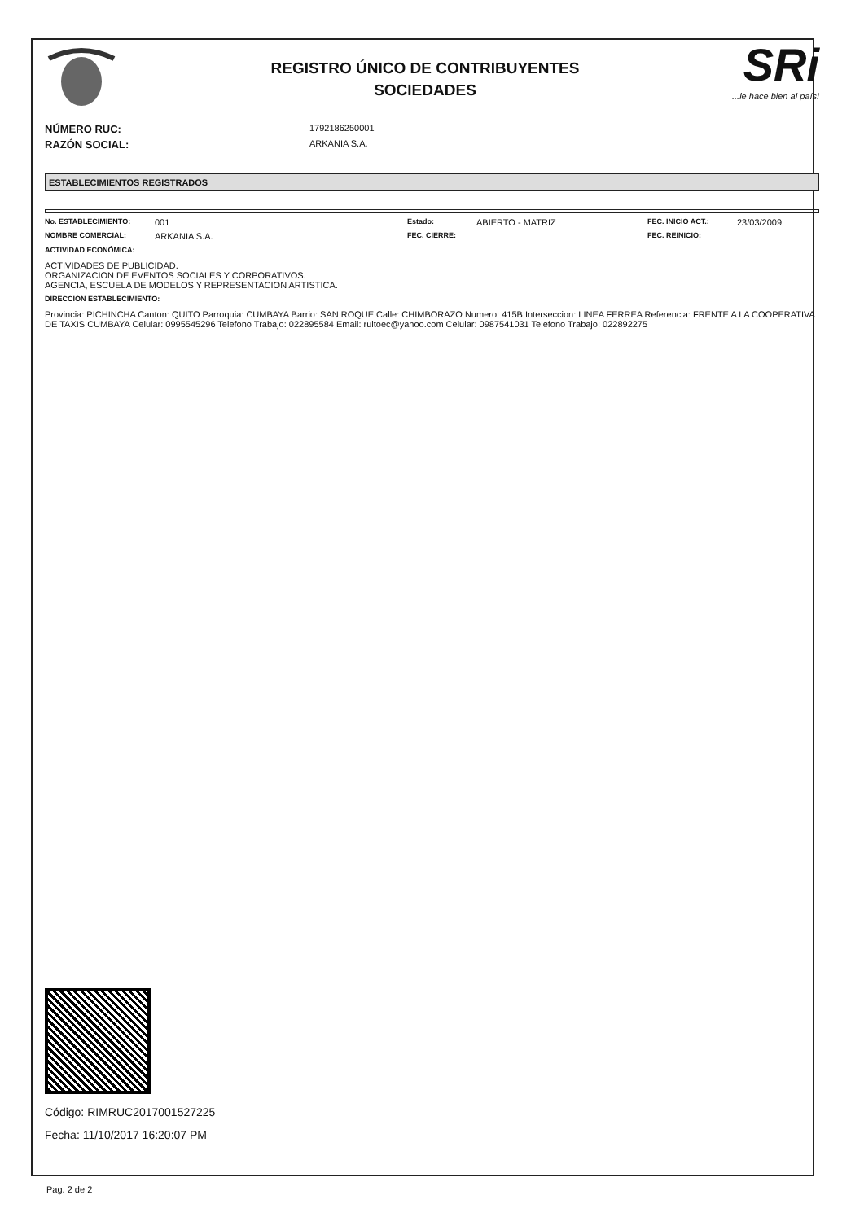REGISTRO ÚNICO DE CONTRIBUYENTES
SOCIEDADES
SRi...le hace bien al país!
NÚMERO RUC: 1792186250001
RAZÓN SOCIAL: ARKANIA S.A.
ESTABLECIMIENTOS REGISTRADOS
No. ESTABLECIMIENTO: 001 Estado: ABIERTO - MATRIZ FEC. INICIO ACT.: 23/03/2009
NOMBRE COMERCIAL: ARKANIA S.A. FEC. CIERRE: FEC. REINICIO:
ACTIVIDAD ECONÓMICA:
ACTIVIDADES DE PUBLICIDAD.
ORGANIZACION DE EVENTOS SOCIALES Y CORPORATIVOS.
AGENCIA, ESCUELA DE MODELOS Y REPRESENTACION ARTISTICA.
DIRECCIÓN ESTABLECIMIENTO:
Provincia: PICHINCHA Canton: QUITO Parroquia: CUMBAYA Barrio: SAN ROQUE Calle: CHIMBORAZO Numero: 415B Interseccion: LINEA FERREA Referencia: FRENTE A LA COOPERATIVA DE TAXIS CUMBAYA Celular: 0995545296 Telefono Trabajo: 022895584 Email: rultoec@yahoo.com Celular: 0987541031 Telefono Trabajo: 022892275
Código: RIMRUC2017001527225
Fecha: 11/10/2017 16:20:07 PM
Pag. 2 de 2